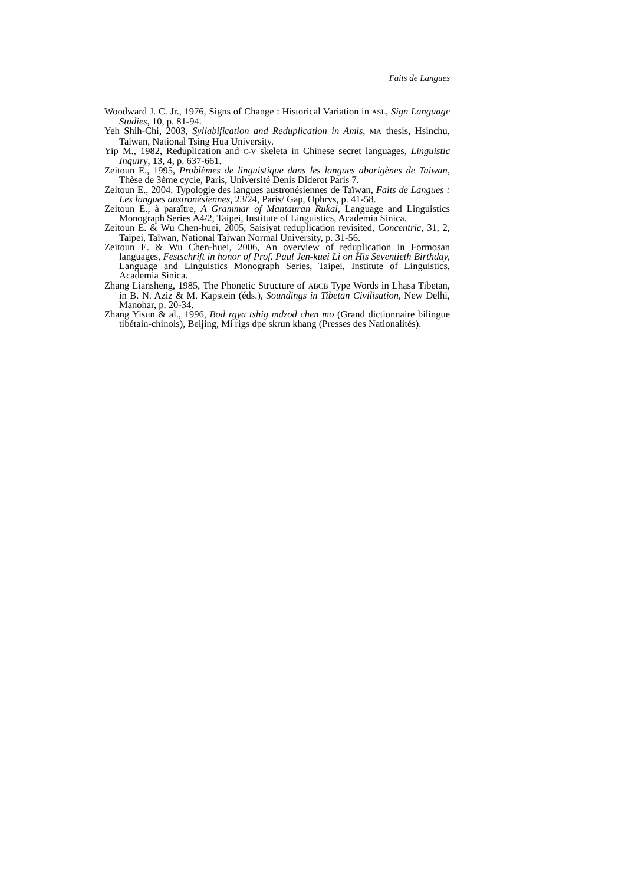Faits de Langues
Woodward J. C. Jr., 1976, Signs of Change : Historical Variation in ASL, Sign Language Studies, 10, p. 81-94.
Yeh Shih-Chi, 2003, Syllabification and Reduplication in Amis, MA thesis, Hsinchu, Taïwan, National Tsing Hua University.
Yip M., 1982, Reduplication and C-V skeleta in Chinese secret languages, Linguistic Inquiry, 13, 4, p. 637-661.
Zeitoun E., 1995, Problèmes de linguistique dans les langues aborigènes de Taiwan, Thèse de 3ème cycle, Paris, Université Denis Diderot Paris 7.
Zeitoun E., 2004. Typologie des langues austronésiennes de Taïwan, Faits de Langues : Les langues austronésiennes, 23/24, Paris/ Gap, Ophrys, p. 41-58.
Zeitoun E., à paraître, A Grammar of Mantauran Rukai, Language and Linguistics Monograph Series A4/2, Taipei, Institute of Linguistics, Academia Sinica.
Zeitoun E. & Wu Chen-huei, 2005, Saisiyat reduplication revisited, Concentric, 31, 2, Taipei, Taïwan, National Taiwan Normal University, p. 31-56.
Zeitoun E. & Wu Chen-huei, 2006, An overview of reduplication in Formosan languages, Festschrift in honor of Prof. Paul Jen-kuei Li on His Seventieth Birthday, Language and Linguistics Monograph Series, Taipei, Institute of Linguistics, Academia Sinica.
Zhang Liansheng, 1985, The Phonetic Structure of ABCB Type Words in Lhasa Tibetan, in B. N. Aziz & M. Kapstein (éds.), Soundings in Tibetan Civilisation, New Delhi, Manohar, p. 20-34.
Zhang Yisun & al., 1996, Bod rgya tshig mdzod chen mo (Grand dictionnaire bilingue tibétain-chinois), Beijing, Mi rigs dpe skrun khang (Presses des Nationalités).